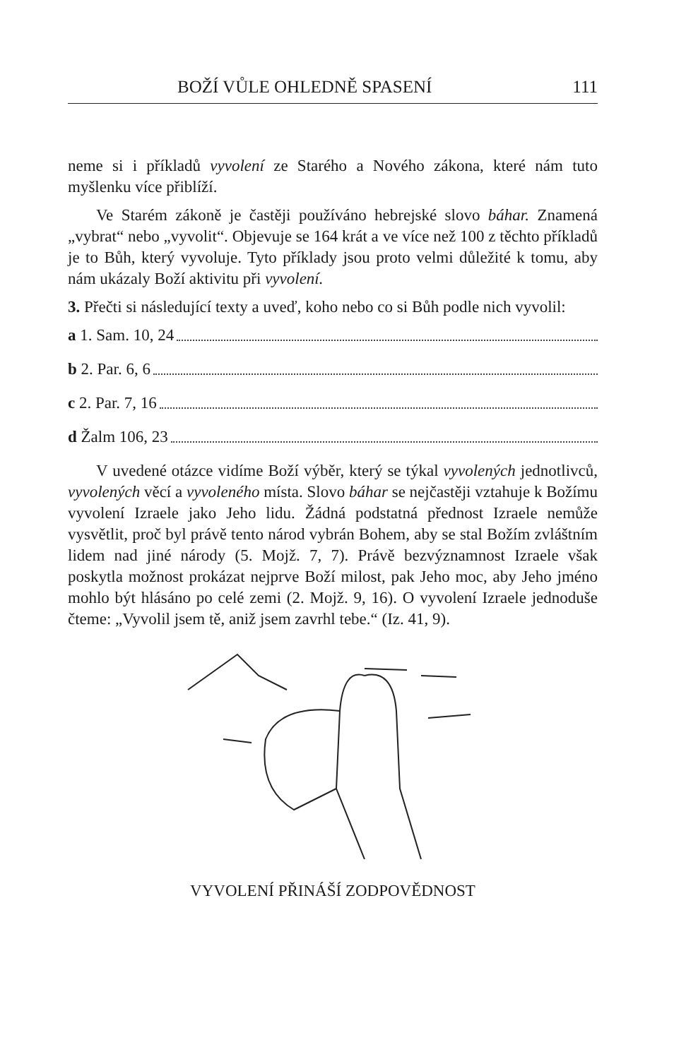BOŽÍ VŮLE OHLEDNĚ SPASENÍ 111
neme si i příkladů vyvolení ze Starého a Nového zákona, které nám tuto myšlenku více přiblíží.
Ve Starém zákoně je častěji používáno hebrejské slovo báhar. Znamená „vybrat“ nebo „vyvolit“. Objevuje se 164 krát a ve více než 100 z těchto příkladů je to Bůh, který vyvoluje. Tyto příklady jsou proto velmi důležité k tomu, aby nám ukázaly Boží aktivitu při vyvolení.
3. Přečti si následující texty a uveď, koho nebo co si Bůh podle nich vyvolil:
a 1. Sam. 10, 24
b 2. Par. 6, 6
c 2. Par. 7, 16
d Žalm 106, 23
V uvedené otázce vidíme Boží výběr, který se týkal vyvolených jednotlivců, vyvolených věcí a vyvoleného místa. Slovo báhar se nejčastěji vztahuje k Božímu vyvolení Izraele jako Jeho lidu. Žádná podstatná přednost Izraele nemůže vysvětlit, proč byl právě tento národ vybrán Bohem, aby se stal Božím zvláštním lidem nad jiné národy (5. Mojž. 7, 7). Právě bezvýznamnost Izraele však poskytla možnost prokázat nejprve Boží milost, pak Jeho moc, aby Jeho jméno mohlo být hlásáno po celé zemi (2. Mojž. 9, 16). O vyvolení Izraele jednoduše čteme: „Vyvolil jsem tě, aniž jsem zavrhl tebe.“ (Iz. 41, 9).
VYVOLENÍ PŘINÁŠÍ ZODPOVĚDNOST